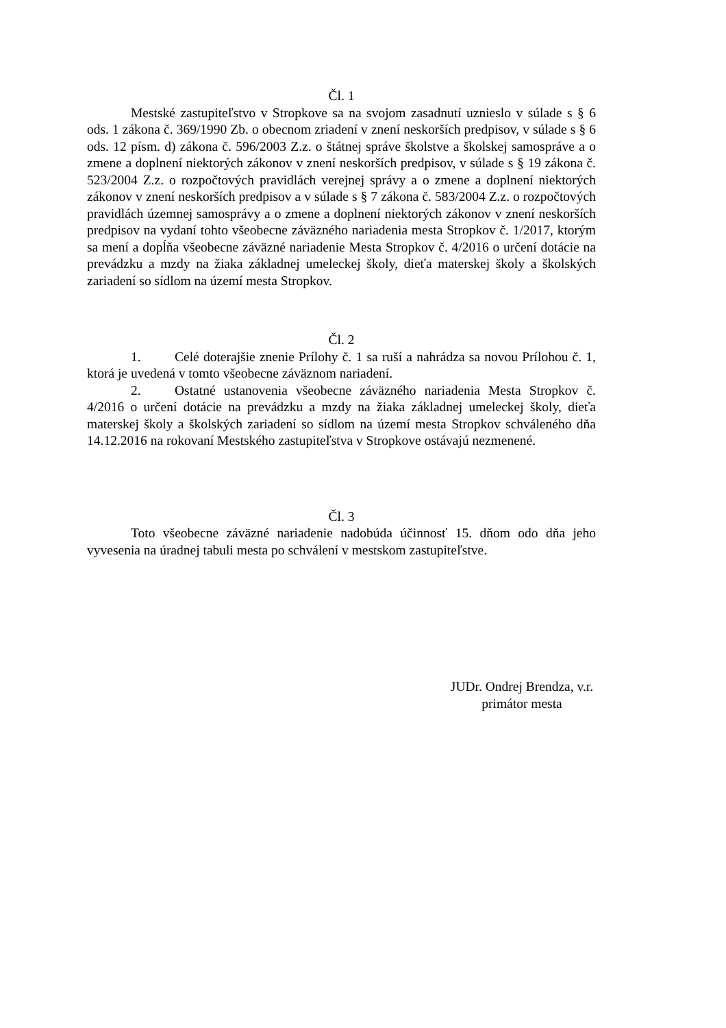Čl. 1
Mestské zastupiteľstvo v Stropkove sa na svojom zasadnutí uznieslo v súlade s § 6 ods. 1 zákona č. 369/1990 Zb. o obecnom zriadení v znení neskorších predpisov, v súlade s § 6 ods. 12 písm. d) zákona č. 596/2003 Z.z. o štátnej správe školstve a školskej samospráve a o zmene a doplnení niektorých zákonov v znení neskorších predpisov, v súlade s § 19 zákona č. 523/2004 Z.z. o rozpočtových pravidlách verejnej správy a o zmene a doplnení niektorých zákonov v znení neskorších predpisov a v súlade s § 7 zákona č. 583/2004 Z.z. o rozpočtových pravidlách územnej samosprávy a o zmene a doplnení niektorých zákonov v znení neskorších predpisov na vydaní tohto všeobecne záväzného nariadenia mesta Stropkov č. 1/2017, ktorým sa mení a dopĺňa všeobecne záväzné nariadenie Mesta Stropkov č. 4/2016 o určení dotácie na prevádzku a mzdy na žiaka základnej umeleckej školy, dieťa materskej školy a školských zariadení so sídlom na území mesta Stropkov.
Čl. 2
1. Celé doterajšie znenie Prílohy č. 1 sa ruší a nahrádza sa novou Prílohou č. 1, ktorá je uvedená v tomto všeobecne záväznom nariadení.
2. Ostatné ustanovenia všeobecne záväzného nariadenia Mesta Stropkov č. 4/2016 o určení dotácie na prevádzku a mzdy na žiaka základnej umeleckej školy, dieťa materskej školy a školských zariadení so sídlom na území mesta Stropkov schváleného dňa 14.12.2016 na rokovaní Mestského zastupiteľstva v Stropkove ostávajú nezmenené.
Čl. 3
Toto všeobecne záväzné nariadenie nadobúda účinnosť 15. dňom odo dňa jeho vyvesenia na úradnej tabuli mesta po schválení v mestskom zastupiteľstve.
JUDr. Ondrej Brendza, v.r.
primátor mesta